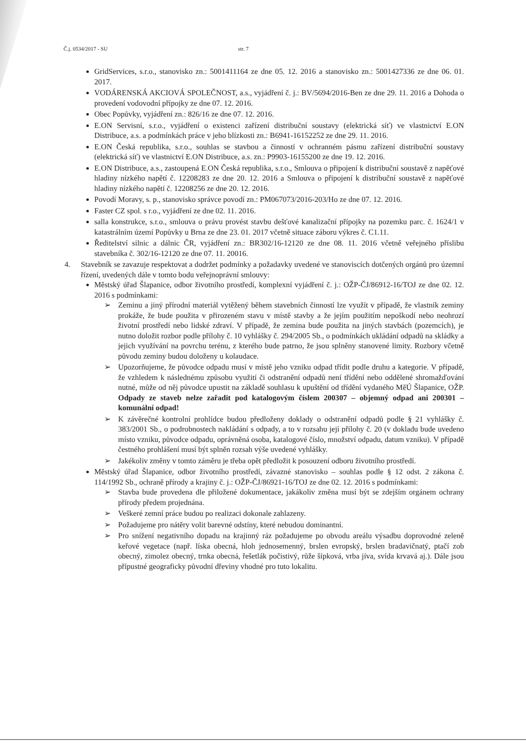Č.j. 0534/2017 - SU str. 7
GridServices, s.r.o., stanovisko zn.: 5001411164 ze dne 05. 12. 2016 a stanovisko zn.: 5001427336 ze dne 06. 01. 2017.
VODÁRENSKÁ AKCIOVÁ SPOLEČNOST, a.s., vyjádření č. j.: BV/5694/2016-Ben ze dne 29. 11. 2016 a Dohoda o provedení vodovodní přípojky ze dne 07. 12. 2016.
Obec Popůvky, vyjádření zn.: 826/16 ze dne 07. 12. 2016.
E.ON Servisní, s.r.o., vyjádření o existenci zařízení distribuční soustavy (elektrická síť) ve vlastnictví E.ON Distribuce, a.s. a podmínkách práce v jeho blízkosti zn.: B6941-16152252 ze dne 29. 11. 2016.
E.ON Česká republika, s.r.o., souhlas se stavbou a činností v ochranném pásmu zařízení distribuční soustavy (elektrická síť) ve vlastnictví E.ON Distribuce, a.s. zn.: P9903-16155200 ze dne 19. 12. 2016.
E.ON Distribuce, a.s., zastoupená E.ON Česká republika, s.r.o., Smlouva o připojení k distribuční soustavě z napěťové hladiny nízkého napětí č. 12208283 ze dne 20. 12. 2016 a Smlouva o připojení k distribuční soustavě z napěťové hladiny nízkého napětí č. 12208256 ze dne 20. 12. 2016.
Povodí Moravy, s. p., stanovisko správce povodí zn.: PM067073/2016-203/Ho ze dne 07. 12. 2016.
Faster CZ spol. s r.o., vyjádření ze dne 02. 11. 2016.
salla konstrukce, s.r.o., smlouva o právu provést stavbu dešťové kanalizační přípojky na pozemku parc. č. 1624/1 v katastrálním území Popůvky u Brna ze dne 23. 01. 2017 včetně situace záboru výkres č. C1.11.
Ředitelství silnic a dálnic ČR, vyjádření zn.: BR302/16-12120 ze dne 08. 11. 2016 včetně veřejného příslibu stavebníka č. 302/16-12120 ze dne 07. 11. 20016.
4. Stavebník se zavazuje respektovat a dodržet podmínky a požadavky uvedené ve stanoviscích dotčených orgánů pro územní řízení, uvedených dále v tomto bodu veřejnoprávní smlouvy:
Městský úřad Šlapanice, odbor životního prostředí, komplexní vyjádření č. j.: OŽP-ČJ/86912-16/TOJ ze dne 02. 12. 2016 s podmínkami:
➢ Zeminu a jiný přírodní materiál vytěžený během stavebních činností lze využít v případě, že vlastník zeminy prokáže, že bude použita v přirozeném stavu v místě stavby a že jejím použitím nepoškodí nebo neohrozí životní prostředí nebo lidské zdraví. V případě, že zemina bude použita na jiných stavbách (pozemcích), je nutno doložit rozbor podle přílohy č. 10 vyhlášky č. 294/2005 Sb., o podmínkách ukládání odpadů na skládky a jejich využívání na povrchu terénu, z kterého bude patrno, že jsou splněny stanovené limity. Rozbory včetně původu zeminy budou doloženy u kolaudace.
➢ Upozorňujeme, že původce odpadu musí v místě jeho vzniku odpad třídit podle druhu a kategorie. V případě, že vzhledem k následnému způsobu využití či odstranění odpadů není třídění nebo oddělené shromažďování nutné, může od něj původce upustit na základě souhlasu k upuštění od třídění vydaného MěÚ Šlapanice, OŽP. Odpady ze staveb nelze zařadit pod katalogovým číslem 200307 – objemný odpad ani 200301 – komunální odpad!
➢ K závěrečné kontrolní prohlídce budou předloženy doklady o odstranění odpadů podle § 21 vyhlášky č. 383/2001 Sb., o podrobnostech nakládání s odpady, a to v rozsahu její přílohy č. 20 (v dokladu bude uvedeno místo vzniku, původce odpadu, oprávněná osoba, katalogové číslo, množství odpadu, datum vzniku). V případě čestného prohlášení musí být splněn rozsah výše uvedené vyhlášky.
➢ Jakékoliv změny v tomto záměru je třeba opět předložit k posouzení odboru životního prostředí.
Městský úřad Šlapanice, odbor životního prostředí, závazné stanovisko – souhlas podle § 12 odst. 2 zákona č. 114/1992 Sb., ochraně přírody a krajiny č. j.: OŽP-ČJ/86921-16/TOJ ze dne 02. 12. 2016 s podmínkami:
➢ Stavba bude provedena dle přiložené dokumentace, jakákoliv změna musí být se zdejším orgánem ochrany přírody předem projednána.
➢ Veškeré zemní práce budou po realizaci dokonale zahlazeny.
➢ Požadujeme pro nátěry volit barevné odstíny, které nebudou dominantní.
➢ Pro snížení negativního dopadu na krajinný ráz požadujeme po obvodu areálu výsadbu doprovodné zeleně keřové vegetace (např. líska obecná, hloh jednosemenný, brslen evropský, brslen bradavičnatý, ptačí zob obecný, zimolez obecný, trnka obecná, řešetlák počistivý, růže šípková, vrba jíva, svída krvavá aj.). Dále jsou přípustné geograficky původní dřeviny vhodné pro tuto lokalitu.